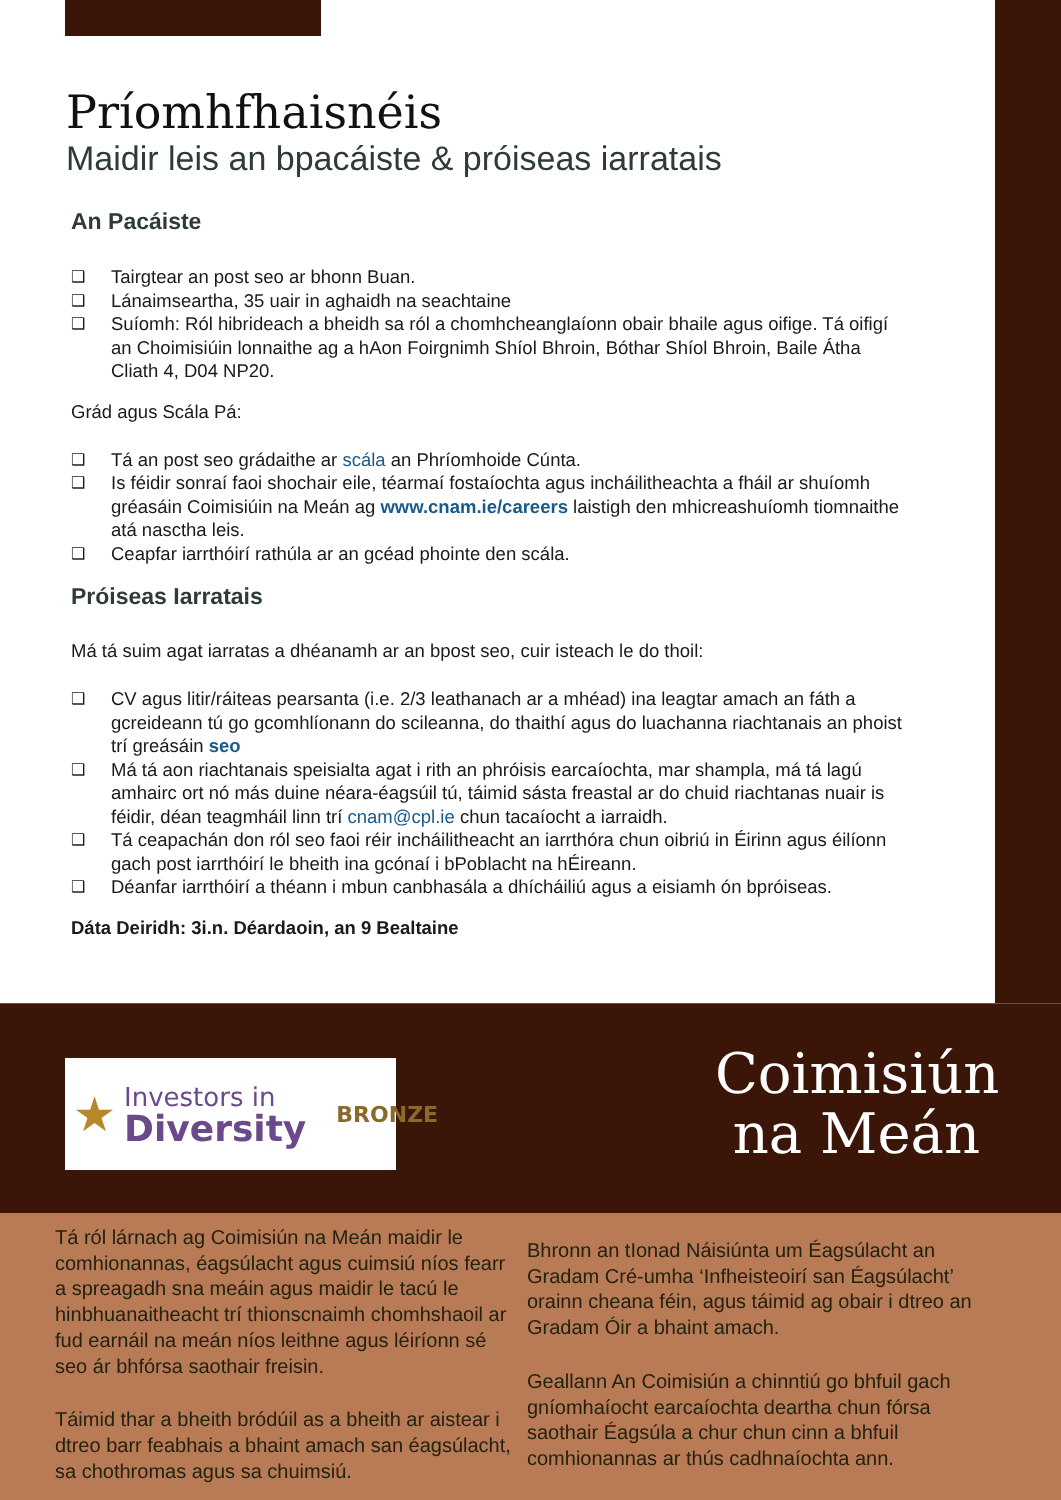Príomhfhaisnéis
Maidir leis an bpacáiste & próiseas iarratais
An Pacáiste
❑ Tairgtear an post seo ar bhonn Buan.
❑ Lánaimseartha, 35 uair in aghaidh na seachtaine
❑ Suíomh: Ról hibrideach a bheidh sa ról a chomhcheanglaíonn obair bhaile agus oifige. Tá oifigí an Choimisiúin lonnaithe ag a hAon Foirgnimh Shíol Bhroin, Bóthar Shíol Bhroin, Baile Átha Cliath 4, D04 NP20.
Grád agus Scála Pá:
❑ Tá an post seo grádaithe ar scála an Phríomhoide Cúnta.
❑ Is féidir sonraí faoi shochair eile, téarmaí fostaíochta agus incháilitheachta a fháil ar shuíomh gréasáin Coimisiúin na Meán ag www.cnam.ie/careers laistigh den mhicreashuíomh tiomnaithe atá nasctha leis.
❑ Ceapfar iarrthóirí rathúla ar an gcéad phointe den scála.
Próiseas Iarratais
Má tá suim agat iarratas a dhéanamh ar an bpost seo, cuir isteach le do thoil:
❑ CV agus litir/ráiteas pearsanta (i.e. 2/3 leathanach ar a mhéad) ina leagtar amach an fáth a gcreideann tú go gcomhlíonann do scileanna, do thaithí agus do luachanna riachtanais an phoist trí greásáin seo
❑ Má tá aon riachtanais speisialta agat i rith an phróisis earcaíochta, mar shampla, má tá lagú amhairc ort nó más duine néara-éagsúil tú, táimid sásta freastal ar do chuid riachtanas nuair is féidir, déan teagmháil linn trí cnam@cpl.ie chun tacaíocht a iarraidh.
❑ Tá ceapachán don ról seo faoi réir incháilitheacht an iarrthóra chun oibriú in Éirinn agus éilíonn gach post iarrthóirí le bheith ina gcónaí i bPoblacht na hÉireann.
❑ Déanfar iarrthóirí a théann i mbun canbhasála a dhícháiliú agus a eisiamh ón bpróiseas.
Dáta Deiridh: 3i.n. Déardaoin, an 9 Bealtaine
★ Investors in
Diversity BRONZE
Coimisiún
na Meán
Tá ról lárnach ag Coimisiún na Meán maidir le comhionannas, éagsúlacht agus cuimsiú níos fearr a spreagadh sna meáin agus maidir le tacú le hinbhuanaitheacht trí thionscnaimh chomhshaoil ar fud earnáil na meán níos leithne agus léiríonn sé seo ár bhfórsa saothair freisin.
Táimid thar a bheith bródúil as a bheith ar aistear i dtreo barr feabhais a bhaint amach san éagsúlacht, sa chothromas agus sa chuimsiú.
Bhronn an tIonad Náisiúnta um Éagsúlacht an Gradam Cré-umha ‘Infheisteoirí san Éagsúlacht’ orainn cheana féin, agus táimid ag obair i dtreo an Gradam Óir a bhaint amach.
Geallann An Coimisiún a chinntiú go bhfuil gach gníomhaíocht earcaíochta deartha chun fórsa saothair Éagsúla a chur chun cinn a bhfuil comhionannas ar thús cadhnaíochta ann.